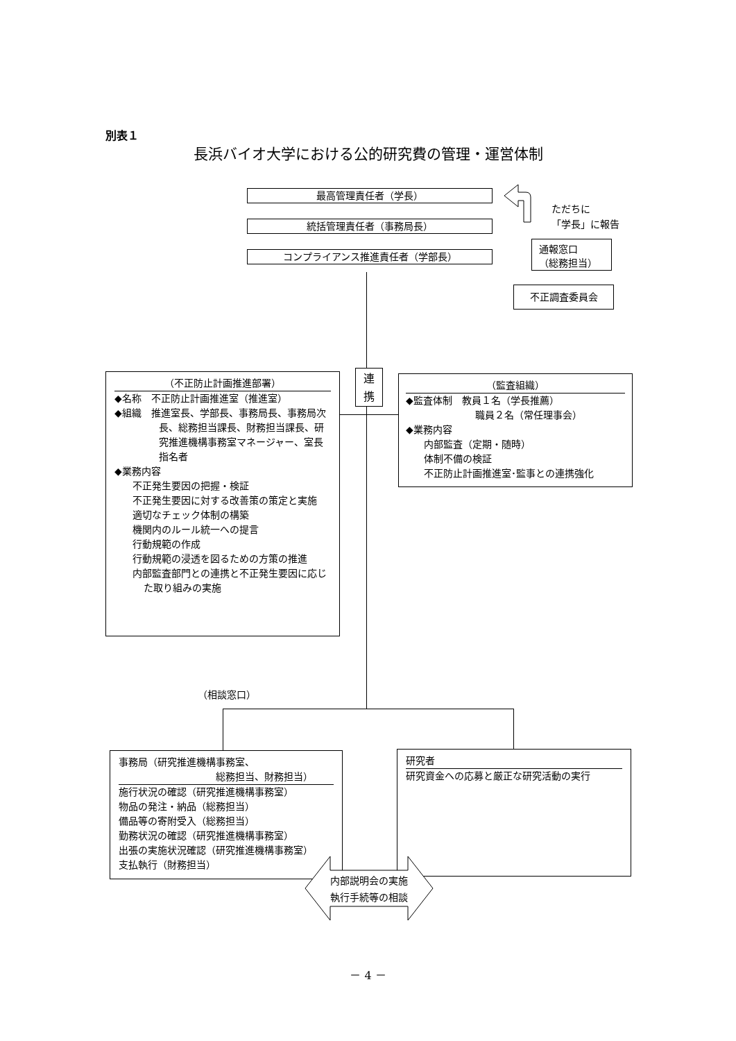別表１
長浜バイオ大学における公的研究費の管理・運営体制
最高管理責任者（学長）
統括管理責任者（事務局長）
コンプライアンス推進責任者（学部長）
ただちに
「学長」に報告
通報窓口
（総務担当）
不正調査委員会
（不正防止計画推進部署）
◆名称　不正防止計画推進室（推進室）
◆組織　推進室長、学部長、事務局長、事務局次長、総務担当課長、財務担当課長、研究推進機構事務室マネージャー、室長指名者
◆業務内容
不正発生要因の把握・検証
不正発生要因に対する改善策の策定と実施
適切なチェック体制の構築
機関内のルール統一への提言
行動規範の作成
行動規範の浸透を図るための方策の推進
内部監査部門との連携と不正発生要因に応じた取り組みの実施
連
携
（監査組織）
◆監査体制　教員１名（学長推薦）
職員２名（常任理事会）
◆業務内容
内部監査（定期・随時）
体制不備の検証
不正防止計画推進室･監事との連携強化
（相談窓口）
事務局（研究推進機構事務室、
総務担当、財務担当）
施行状況の確認（研究推進機構事務室）
物品の発注・納品（総務担当）
備品等の寄附受入（総務担当）
勤務状況の確認（研究推進機構事務室）
出張の実施状況確認（研究推進機構事務室）
支払執行（財務担当）
研究者
研究資金への応募と厳正な研究活動の実行
内部説明会の実施
執行手続等の相談
－ 4 －